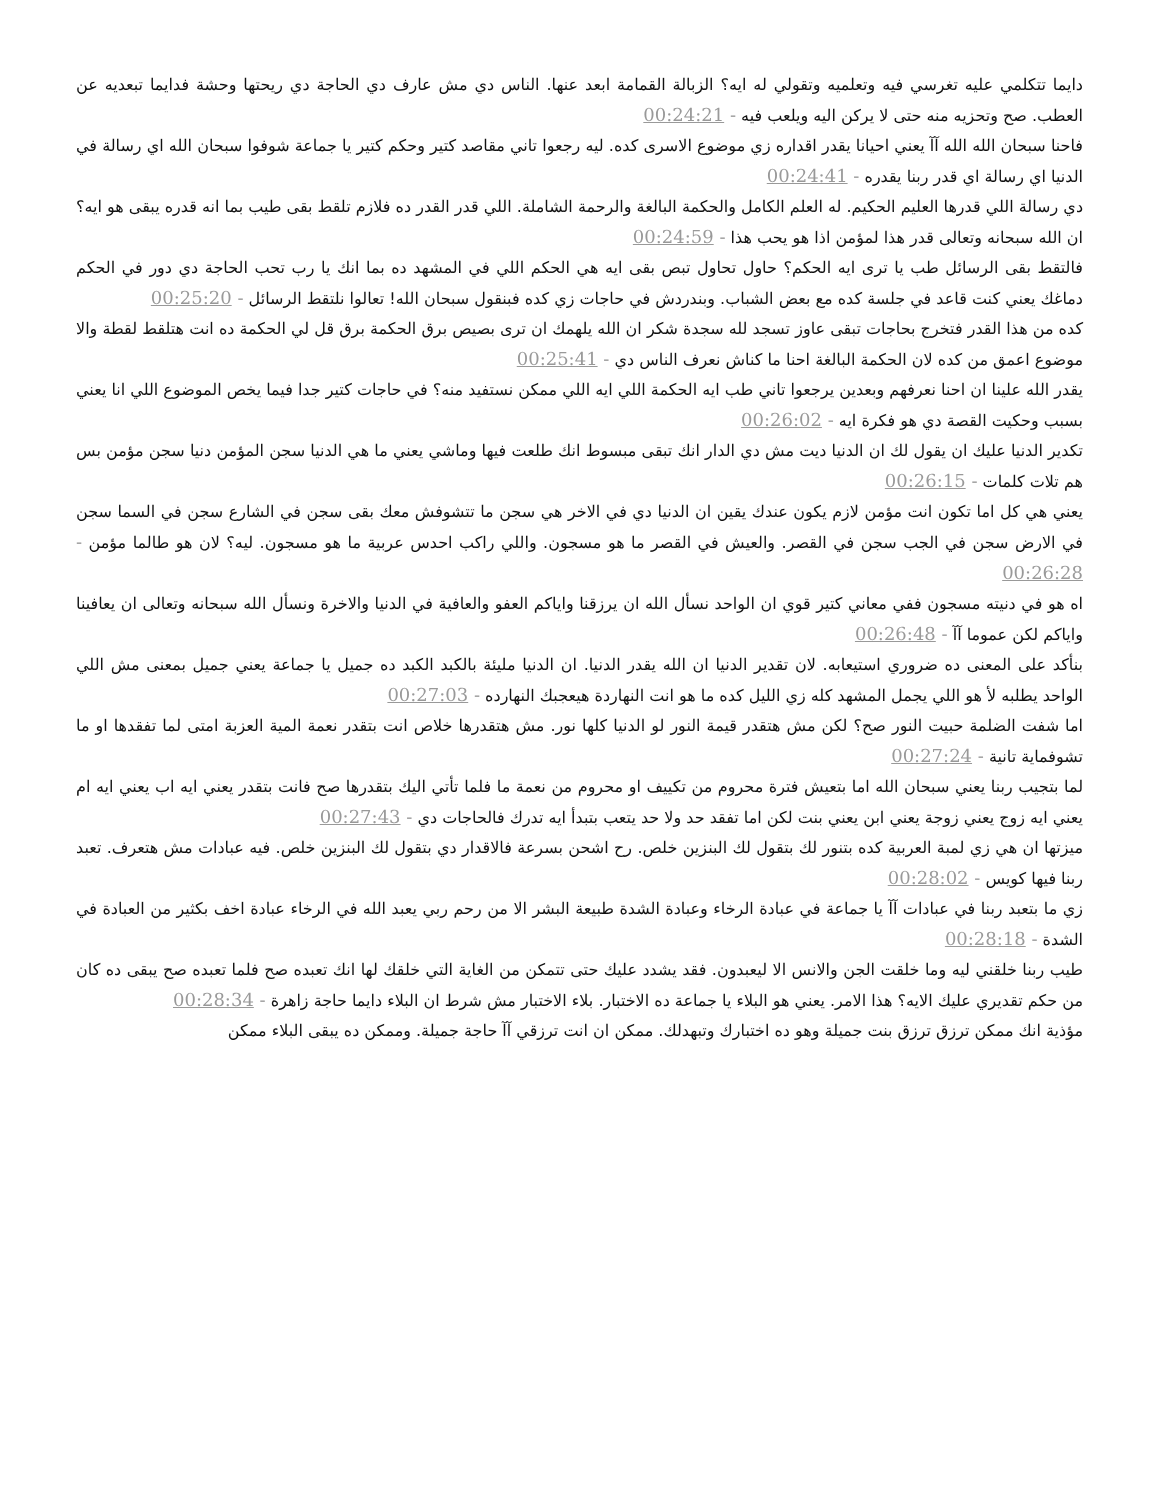دايما تتكلمي عليه تغرسي فيه وتعلميه وتقولي له ايه؟ الزبالة القمامة ابعد عنها. الناس دي مش عارف دي الحاجة دي ريحتها وحشة فدايما تبعديه عن العطب. صح وتحزيه منه حتى لا يركن اليه ويلعب فيه - 00:24:21
فاحنا سبحان الله الله آآ يعني احيانا يقدر اقداره زي موضوع الاسرى كده. ليه رجعوا تاني مقاصد كتير وحكم كتير يا جماعة شوفوا سبحان الله اي رسالة في الدنيا اي رسالة اي قدر ربنا يقدره - 00:24:41
دي رسالة اللي قدرها العليم الحكيم. له العلم الكامل والحكمة البالغة والرحمة الشاملة. اللي قدر القدر ده فلازم تلقط بقى طيب بما انه قدره يبقى هو ايه؟ ان الله سبحانه وتعالى قدر هذا لمؤمن اذا هو يحب هذا - 00:24:59
فالتقط بقى الرسائل طب يا ترى ايه الحكم؟ حاول تحاول تبص بقى ايه هي الحكم اللي في المشهد ده بما انك يا رب تحب الحاجة دي دور في الحكم دماغك يعني كنت قاعد في جلسة كده مع بعض الشباب. وبندردش في حاجات زي كده فبنقول سبحان الله! تعالوا نلتقط الرسائل - 00:25:20
كده من هذا القدر فتخرج بحاجات تبقى عاوز تسجد لله سجدة شكر ان الله يلهمك ان ترى بصيص برق الحكمة برق قل لي الحكمة ده انت هتلقط لقطة والا موضوع اعمق من كده لان الحكمة البالغة احنا ما كناش نعرف الناس دي - 00:25:41
يقدر الله علينا ان احنا نعرفهم وبعدين يرجعوا تاني طب ايه الحكمة اللي ايه اللي ممكن نستفيد منه؟ في حاجات كتير جدا فيما يخص الموضوع اللي انا يعني بسبب وحكيت القصة دي هو فكرة ايه - 00:26:02
تكدير الدنيا عليك ان يقول لك ان الدنيا ديت مش دي الدار انك تبقى مبسوط انك طلعت فيها وماشي يعني ما هي الدنيا سجن المؤمن دنيا سجن مؤمن بس هم تلات كلمات - 00:26:15
يعني هي كل اما تكون انت مؤمن لازم يكون عندك يقين ان الدنيا دي في الاخر هي سجن ما تتشوفش معك بقى سجن في الشارع سجن في السما سجن في الارض سجن في الجب سجن في القصر. والعيش في القصر ما هو مسجون. واللي راكب احدس عربية ما هو مسجون. ليه؟ لان هو طالما مؤمن - 00:26:28
اه هو في دنيته مسجون ففي معاني كتير قوي ان الواحد نسأل الله ان يرزقنا واياكم العفو والعافية في الدنيا والاخرة ونسأل الله سبحانه وتعالى ان يعافينا واياكم لكن عموما آآ - 00:26:48
بنأكد على المعنى ده ضروري استيعابه. لان تقدير الدنيا ان الله يقدر الدنيا. ان الدنيا مليئة بالكبد الكبد ده جميل يا جماعة يعني جميل بمعنى مش اللي الواحد يطلبه لأ هو اللي يجمل المشهد كله زي الليل كده ما هو انت النهاردة هيعجبك النهارده - 00:27:03
اما شفت الضلمة حبيت النور صح؟ لكن مش هتقدر قيمة النور لو الدنيا كلها نور. مش هتقدرها خلاص انت بتقدر نعمة المية العزبة امتى لما تفقدها او ما تشوفماية تانية - 00:27:24
لما بتجيب ربنا يعني سبحان الله اما بتعيش فترة محروم من تكييف او محروم من نعمة ما فلما تأتي اليك بتقدرها صح فانت بتقدر يعني ايه اب يعني ايه ام يعني ايه زوج يعني زوجة يعني ابن يعني بنت لكن اما تفقد حد ولا حد يتعب بتبدأ ايه تدرك فالحاجات دي - 00:27:43
ميزتها ان هي زي لمبة العربية كده بتنور لك بتقول لك البنزين خلص. رح اشحن بسرعة فالاقدار دي بتقول لك البنزين خلص. فيه عبادات مش هتعرف. تعبد ربنا فيها كويس - 00:28:02
زي ما بتعبد ربنا في عبادات آآ يا جماعة في عبادة الرخاء وعبادة الشدة طبيعة البشر الا من رحم ربي يعبد الله في الرخاء عبادة اخف بكثير من العبادة في الشدة - 00:28:18
طيب ربنا خلقني ليه وما خلقت الجن والانس الا ليعبدون. فقد يشدد عليك حتى تتمكن من الغاية التي خلقك لها انك تعبده صح فلما تعبده صح يبقى ده كان من حكم تقديري عليك الايه؟ هذا الامر. يعني هو البلاء يا جماعة ده الاختبار. بلاء الاختبار مش شرط ان البلاء دايما حاجة زاهرة - 00:28:34
مؤذية انك ممكن ترزق ترزق بنت جميلة وهو ده اختبارك وتبهدلك. ممكن ان انت ترزقي آآ حاجة جميلة. وممكن ده يبقى البلاء ممكن